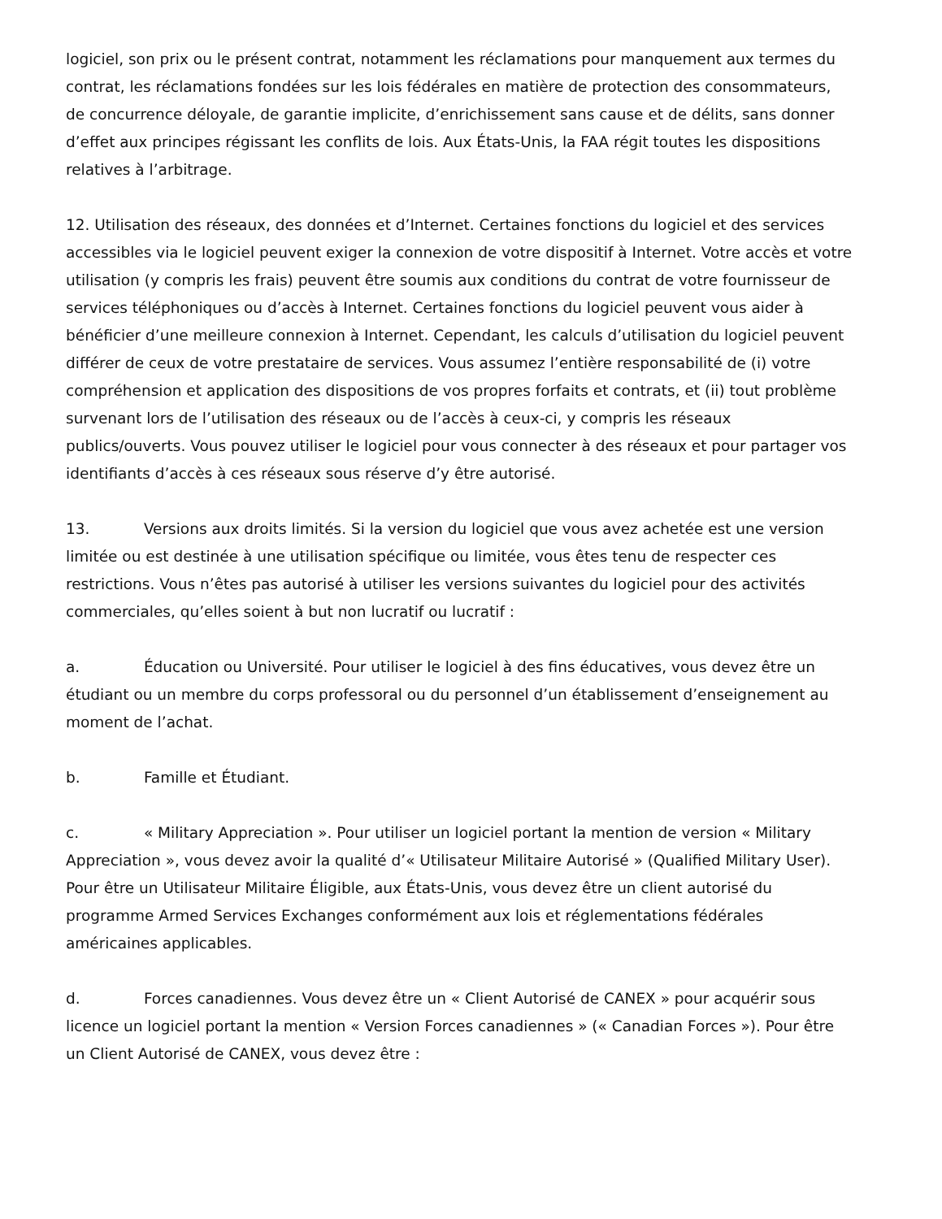logiciel, son prix ou le présent contrat, notamment les réclamations pour manquement aux termes du contrat, les réclamations fondées sur les lois fédérales en matière de protection des consommateurs, de concurrence déloyale, de garantie implicite, d’enrichissement sans cause et de délits, sans donner d’effet aux principes régissant les conflits de lois. Aux États-Unis, la FAA régit toutes les dispositions relatives à l’arbitrage.
12. Utilisation des réseaux, des données et d’Internet. Certaines fonctions du logiciel et des services accessibles via le logiciel peuvent exiger la connexion de votre dispositif à Internet. Votre accès et votre utilisation (y compris les frais) peuvent être soumis aux conditions du contrat de votre fournisseur de services téléphoniques ou d’accès à Internet. Certaines fonctions du logiciel peuvent vous aider à bénéficier d’une meilleure connexion à Internet. Cependant, les calculs d’utilisation du logiciel peuvent différer de ceux de votre prestataire de services. Vous assumez l’entière responsabilité de (i) votre compréhension et application des dispositions de vos propres forfaits et contrats, et (ii) tout problème survenant lors de l’utilisation des réseaux ou de l’accès à ceux-ci, y compris les réseaux publics/ouverts. Vous pouvez utiliser le logiciel pour vous connecter à des réseaux et pour partager vos identifiants d’accès à ces réseaux sous réserve d’y être autorisé.
13. Versions aux droits limités. Si la version du logiciel que vous avez achetée est une version limitée ou est destinée à une utilisation spécifique ou limitée, vous êtes tenu de respecter ces restrictions. Vous n’êtes pas autorisé à utiliser les versions suivantes du logiciel pour des activités commerciales, qu’elles soient à but non lucratif ou lucratif :
a. Éducation ou Université. Pour utiliser le logiciel à des fins éducatives, vous devez être un étudiant ou un membre du corps professoral ou du personnel d’un établissement d’enseignement au moment de l’achat.
b. Famille et Étudiant.
c. « Military Appreciation ». Pour utiliser un logiciel portant la mention de version « Military Appreciation », vous devez avoir la qualité d’« Utilisateur Militaire Autorisé » (Qualified Military User). Pour être un Utilisateur Militaire Éligible, aux États-Unis, vous devez être un client autorisé du programme Armed Services Exchanges conformément aux lois et réglementations fédérales américaines applicables.
d. Forces canadiennes. Vous devez être un « Client Autorisé de CANEX » pour acquérir sous licence un logiciel portant la mention « Version Forces canadiennes » (« Canadian Forces »). Pour être un Client Autorisé de CANEX, vous devez être :